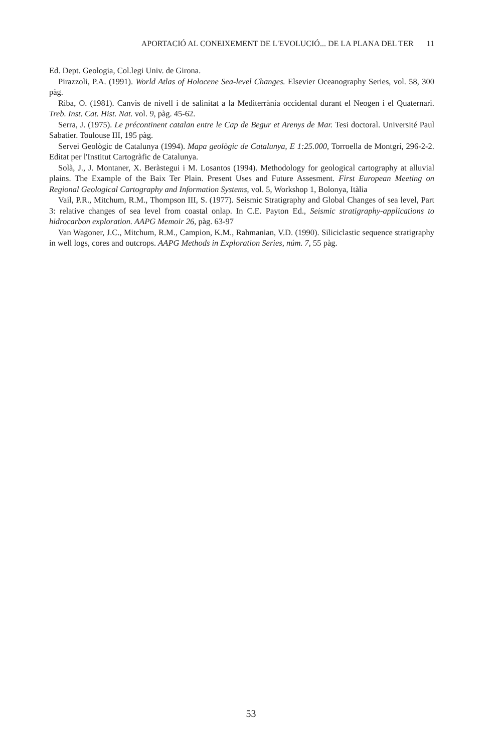APORTACIÓ AL CONEIXEMENT DE L'EVOLUCIÓ... DE LA PLANA DEL TER 11
Ed. Dept. Geologia, Col.legi Univ. de Girona.
Pirazzoli, P.A. (1991). World Atlas of Holocene Sea-level Changes. Elsevier Oceanography Series, vol. 58, 300 pàg.
Riba, O. (1981). Canvis de nivell i de salinitat a la Mediterrània occidental durant el Neogen i el Quaternari. Treb. Inst. Cat. Hist. Nat. vol. 9, pàg. 45-62.
Serra, J. (1975). Le précontinent catalan entre le Cap de Begur et Arenys de Mar. Tesi doctoral. Université Paul Sabatier. Toulouse III, 195 pàg.
Servei Geològic de Catalunya (1994). Mapa geològic de Catalunya, E 1:25.000, Torroella de Montgrí, 296-2-2. Editat per l'Institut Cartogràfic de Catalunya.
Solà, J., J. Montaner, X. Beràstegui i M. Losantos (1994). Methodology for geological cartography at alluvial plains. The Example of the Baix Ter Plain. Present Uses and Future Assesment. First European Meeting on Regional Geological Cartography and Information Systems, vol. 5, Workshop 1, Bolonya, Itàlia
Vail, P.R., Mitchum, R.M., Thompson III, S. (1977). Seismic Stratigraphy and Global Changes of sea level, Part 3: relative changes of sea level from coastal onlap. In C.E. Payton Ed., Seismic stratigraphy-applications to hidrocarbon exploration. AAPG Memoir 26, pàg. 63-97
Van Wagoner, J.C., Mitchum, R.M., Campion, K.M., Rahmanian, V.D. (1990). Siliciclastic sequence stratigraphy in well logs, cores and outcrops. AAPG Methods in Exploration Series, núm. 7, 55 pàg.
53